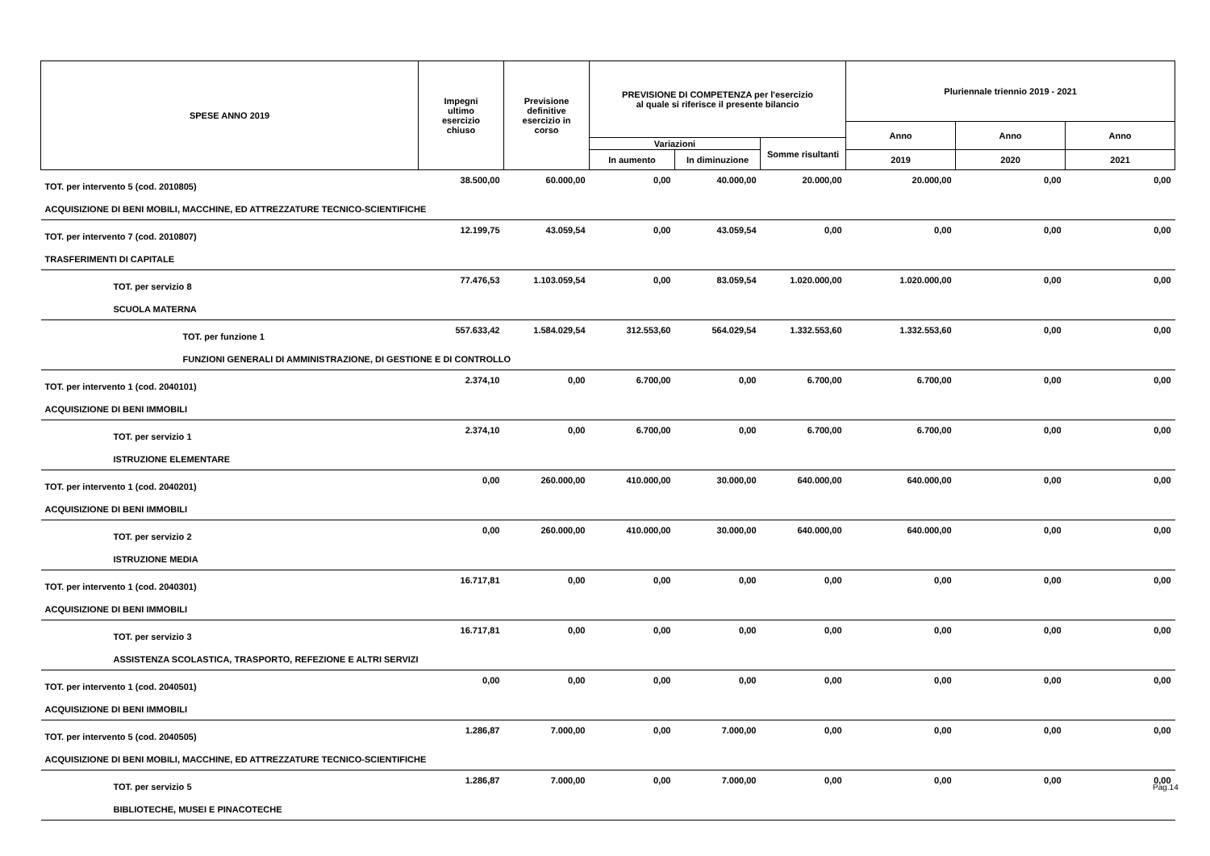| SPESE ANNO 2019 | Impegni ultimo esercizio chiuso | Previsione definitive esercizio in corso | PREVISIONE DI COMPETENZA per l'esercizio al quale si riferisce il presente bilancio | | | Pluriennale triennio 2019 - 2021 | | |
| --- | --- | --- | --- | --- | --- | --- | --- | --- |
| | | | | | | Anno | Anno | Anno |
| | | | Variazioni | | Somme risultanti | | | |
| | | | In aumento | In diminuzione | | 2019 | 2020 | 2021 |
| TOT. per intervento 5 (cod. 2010805) | 38.500,00 | 60.000,00 | 0,00 | 40.000,00 | 20.000,00 | 20.000,00 | 0,00 | 0,00 |
| ACQUISIZIONE DI BENI MOBILI, MACCHINE, ED ATTREZZATURE TECNICO-SCIENTIFICHE | | | | | | | | |
| TOT. per intervento 7 (cod. 2010807) | 12.199,75 | 43.059,54 | 0,00 | 43.059,54 | 0,00 | 0,00 | 0,00 | 0,00 |
| TRASFERIMENTI DI CAPITALE | | | | | | | | |
| TOT. per servizio 8 | 77.476,53 | 1.103.059,54 | 0,00 | 83.059,54 | 1.020.000,00 | 1.020.000,00 | 0,00 | 0,00 |
| SCUOLA MATERNA | | | | | | | | |
| TOT. per funzione 1 | 557.633,42 | 1.584.029,54 | 312.553,60 | 564.029,54 | 1.332.553,60 | 1.332.553,60 | 0,00 | 0,00 |
| FUNZIONI GENERALI DI AMMINISTRAZIONE, DI GESTIONE E DI CONTROLLO | | | | | | | | |
| TOT. per intervento 1 (cod. 2040101) | 2.374,10 | 0,00 | 6.700,00 | 0,00 | 6.700,00 | 6.700,00 | 0,00 | 0,00 |
| ACQUISIZIONE DI BENI IMMOBILI | | | | | | | | |
| TOT. per servizio 1 | 2.374,10 | 0,00 | 6.700,00 | 0,00 | 6.700,00 | 6.700,00 | 0,00 | 0,00 |
| ISTRUZIONE ELEMENTARE | | | | | | | | |
| TOT. per intervento 1 (cod. 2040201) | 0,00 | 260.000,00 | 410.000,00 | 30.000,00 | 640.000,00 | 640.000,00 | 0,00 | 0,00 |
| ACQUISIZIONE DI BENI IMMOBILI | | | | | | | | |
| TOT. per servizio 2 | 0,00 | 260.000,00 | 410.000,00 | 30.000,00 | 640.000,00 | 640.000,00 | 0,00 | 0,00 |
| ISTRUZIONE MEDIA | | | | | | | | |
| TOT. per intervento 1 (cod. 2040301) | 16.717,81 | 0,00 | 0,00 | 0,00 | 0,00 | 0,00 | 0,00 | 0,00 |
| ACQUISIZIONE DI BENI IMMOBILI | | | | | | | | |
| TOT. per servizio 3 | 16.717,81 | 0,00 | 0,00 | 0,00 | 0,00 | 0,00 | 0,00 | 0,00 |
| ASSISTENZA SCOLASTICA, TRASPORTO, REFEZIONE E ALTRI SERVIZI | | | | | | | | |
| TOT. per intervento 1 (cod. 2040501) | 0,00 | 0,00 | 0,00 | 0,00 | 0,00 | 0,00 | 0,00 | 0,00 |
| ACQUISIZIONE DI BENI IMMOBILI | | | | | | | | |
| TOT. per intervento 5 (cod. 2040505) | 1.286,87 | 7.000,00 | 0,00 | 7.000,00 | 0,00 | 0,00 | 0,00 | 0,00 |
| ACQUISIZIONE DI BENI MOBILI, MACCHINE, ED ATTREZZATURE TECNICO-SCIENTIFICHE | | | | | | | | |
| TOT. per servizio 5 | 1.286,87 | 7.000,00 | 0,00 | 7.000,00 | 0,00 | 0,00 | 0,00 | 0,00 |
| BIBLIOTECHE, MUSEI E PINACOTECHE | | | | | | | | |
Pag.14